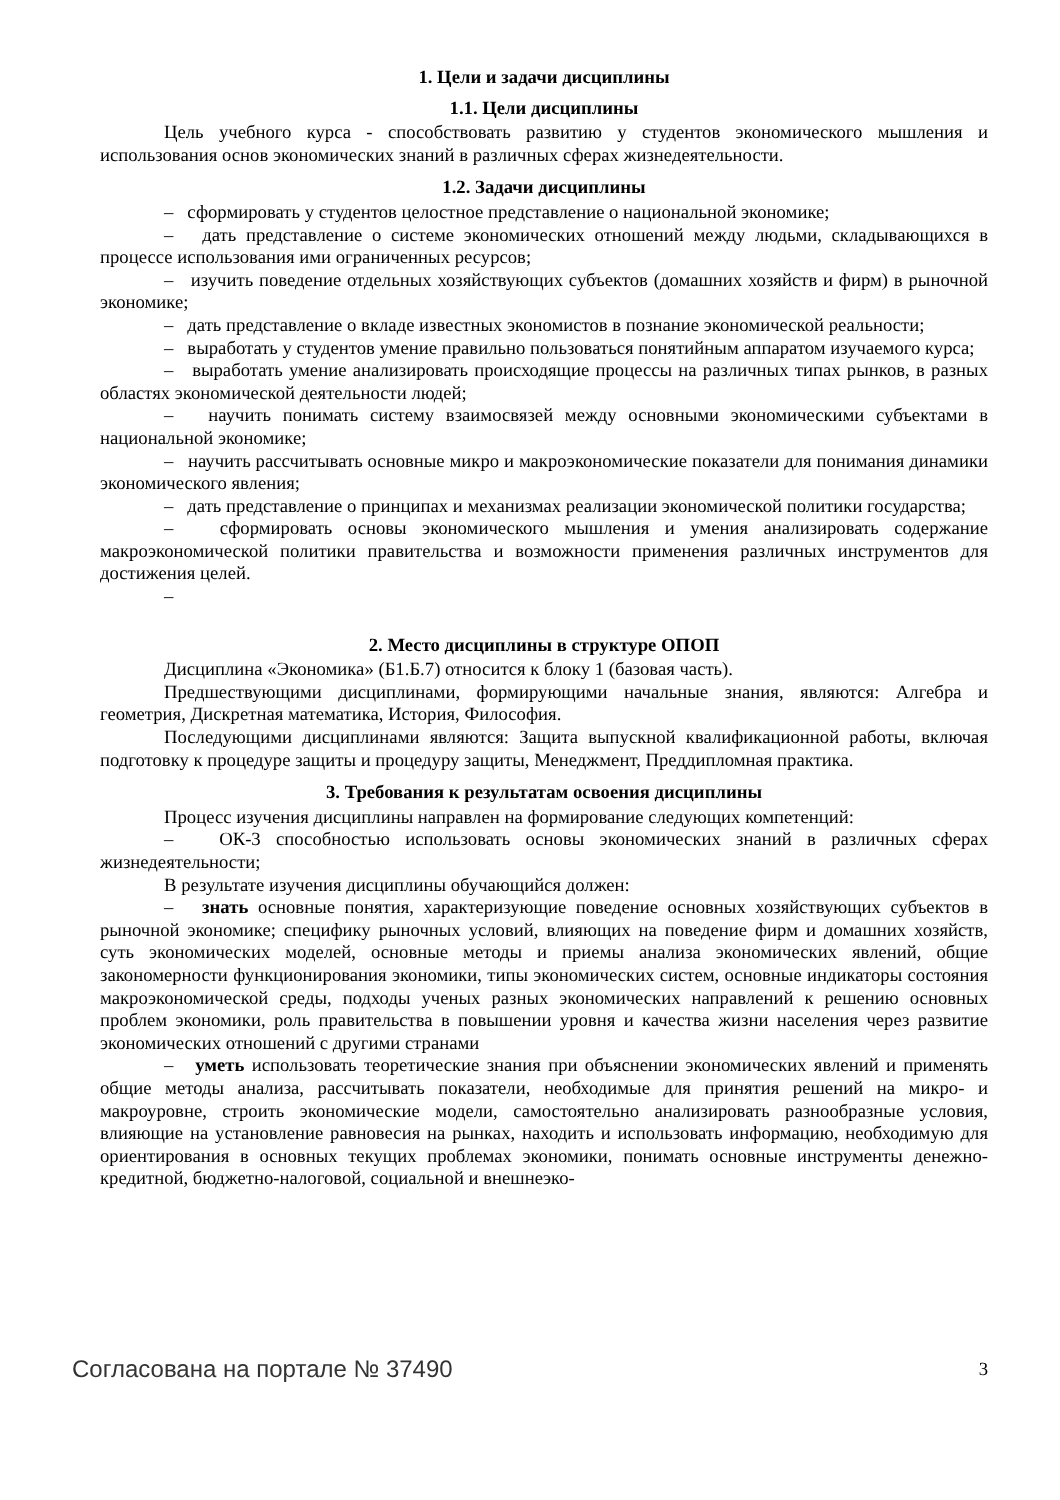1. Цели и задачи дисциплины
1.1. Цели дисциплины
Цель учебного курса - способствовать развитию у студентов экономического мышления и использования основ экономических знаний в различных сферах жизнедеятельности.
1.2. Задачи дисциплины
– сформировать у студентов целостное представление о национальной экономике;
– дать представление о системе экономических отношений между людьми, складывающихся в процессе использования ими ограниченных ресурсов;
– изучить поведение отдельных хозяйствующих субъектов (домашних хозяйств и фирм) в рыночной экономике;
– дать представление о вкладе известных экономистов в познание экономической реальности;
– выработать у студентов умение правильно пользоваться понятийным аппаратом изучаемого курса;
– выработать умение анализировать происходящие процессы на различных типах рынков, в разных областях экономической деятельности людей;
– научить понимать систему взаимосвязей между основными экономическими субъектами в национальной экономике;
– научить рассчитывать основные микро и макроэкономические показатели для понимания динамики экономического явления;
– дать представление о принципах и механизмах реализации экономической политики государства;
– сформировать основы экономического мышления и умения анализировать содержание макроэкономической политики правительства и возможности применения различных инструментов для достижения целей.
–
2. Место дисциплины в структуре ОПОП
Дисциплина «Экономика» (Б1.Б.7) относится к блоку 1 (базовая часть).
Предшествующими дисциплинами, формирующими начальные знания, являются: Алгебра и геометрия, Дискретная математика, История, Философия.
Последующими дисциплинами являются: Защита выпускной квалификационной работы, включая подготовку к процедуре защиты и процедуру защиты, Менеджмент, Преддипломная практика.
3. Требования к результатам освоения дисциплины
Процесс изучения дисциплины направлен на формирование следующих компетенций:
– ОК-3 способностью использовать основы экономических знаний в различных сферах жизнедеятельности;
В результате изучения дисциплины обучающийся должен:
– знать основные понятия, характеризующие поведение основных хозяйствующих субъектов в рыночной экономике; специфику рыночных условий, влияющих на поведение фирм и домашних хозяйств, суть экономических моделей, основные методы и приемы анализа экономических явлений, общие закономерности функционирования экономики, типы экономических систем, основные индикаторы состояния макроэкономической среды, подходы ученых разных экономических направлений к решению основных проблем экономики, роль правительства в повышении уровня и качества жизни населения через развитие экономических отношений с другими странами
– уметь использовать теоретические знания при объяснении экономических явлений и применять общие методы анализа, рассчитывать показатели, необходимые для принятия решений на микро- и макроуровне, строить экономические модели, самостоятельно анализировать разнообразные условия, влияющие на установление равновесия на рынках, находить и использовать информацию, необходимую для ориентирования в основных текущих проблемах экономики, понимать основные инструменты денежно-кредитной, бюджетно-налоговой, социальной и внешнеэко-
Согласована на портале № 37490 3